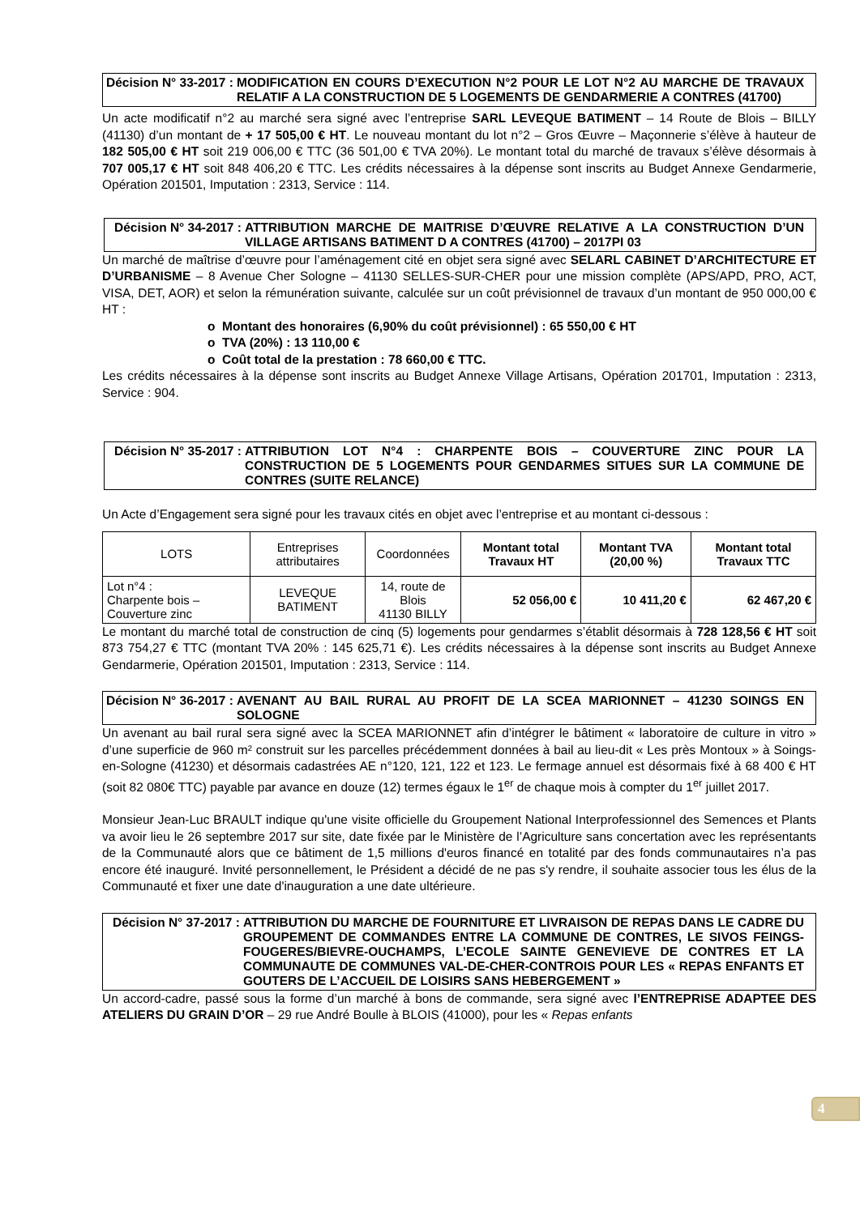Décision N° 33-2017 : MODIFICATION EN COURS D’EXECUTION N°2 POUR LE LOT N°2 AU MARCHE DE TRAVAUX RELATIF A LA CONSTRUCTION DE 5 LOGEMENTS DE GENDARMERIE A CONTRES (41700)
Un acte modificatif n°2 au marché sera signé avec l’entreprise SARL LEVEQUE BATIMENT – 14 Route de Blois – BILLY (41130) d’un montant de + 17 505,00 € HT. Le nouveau montant du lot n°2 – Gros Œuvre – Maçonnerie s’élève à hauteur de 182 505,00 € HT soit 219 006,00 € TTC (36 501,00 € TVA 20%). Le montant total du marché de travaux s’élève désormais à 707 005,17 € HT soit 848 406,20 € TTC. Les crédits nécessaires à la dépense sont inscrits au Budget Annexe Gendarmerie, Opération 201501, Imputation : 2313, Service : 114.
Décision N° 34-2017 : ATTRIBUTION MARCHE DE MAITRISE D’ŒUVRE RELATIVE A LA CONSTRUCTION D’UN VILLAGE ARTISANS BATIMENT D A CONTRES (41700) – 2017PI 03
Un marché de maîtrise d’œuvre pour l’aménagement cité en objet sera signé avec SELARL CABINET D’ARCHITECTURE ET D’URBANISME – 8 Avenue Cher Sologne – 41130 SELLES-SUR-CHER pour une mission complète (APS/APD, PRO, ACT, VISA, DET, AOR) et selon la rémunération suivante, calculée sur un coût prévisionnel de travaux d’un montant de 950 000,00 € HT :
o Montant des honoraires (6,90% du coût prévisionnel) : 65 550,00 € HT
o TVA (20%) : 13 110,00 €
o Coût total de la prestation : 78 660,00 € TTC.
Les crédits nécessaires à la dépense sont inscrits au Budget Annexe Village Artisans, Opération 201701, Imputation : 2313, Service : 904.
Décision N° 35-2017 : ATTRIBUTION LOT N°4 : CHARPENTE BOIS – COUVERTURE ZINC POUR LA CONSTRUCTION DE 5 LOGEMENTS POUR GENDARMES SITUES SUR LA COMMUNE DE CONTRES (SUITE RELANCE)
Un Acte d’Engagement sera signé pour les travaux cités en objet avec l’entreprise et au montant ci-dessous :
| LOTS | Entreprises attributaires | Coordonnées | Montant total Travaux HT | Montant TVA (20,00 %) | Montant total Travaux TTC |
| --- | --- | --- | --- | --- | --- |
| Lot n°4 : Charpente bois – Couverture zinc | LEVEQUE BATIMENT | 14, route de Blois 41130 BILLY | 52 056,00 € | 10 411,20 € | 62 467,20 € |
Le montant du marché total de construction de cinq (5) logements pour gendarmes s’établit désormais à 728 128,56 € HT soit 873 754,27 € TTC (montant TVA 20% : 145 625,71 €). Les crédits nécessaires à la dépense sont inscrits au Budget Annexe Gendarmerie, Opération 201501, Imputation : 2313, Service : 114.
Décision N° 36-2017 : AVENANT AU BAIL RURAL AU PROFIT DE LA SCEA MARIONNET – 41230 SOINGS EN SOLOGNE
Un avenant au bail rural sera signé avec la SCEA MARIONNET afin d’intégrer le bâtiment « laboratoire de culture in vitro » d’une superficie de 960 m² construit sur les parcelles précédemment données à bail au lieu-dit « Les près Montoux » à Soings-en-Sologne (41230) et désormais cadastrées AE n°120, 121, 122 et 123. Le fermage annuel est désormais fixé à 68 400 € HT (soit 82 080€ TTC) payable par avance en douze (12) termes égaux le 1<sup>er</sup> de chaque mois à compter du 1<sup>er</sup> juillet 2017.
Monsieur Jean-Luc BRAULT indique qu'une visite officielle du Groupement National Interprofessionnel des Semences et Plants va avoir lieu le 26 septembre 2017 sur site, date fixée par le Ministère de l’Agriculture sans concertation avec les représentants de la Communauté alors que ce bâtiment de 1,5 millions d'euros financé en totalité par des fonds communautaires n’a pas encore été inauguré. Invité personnellement, le Président a décidé de ne pas s'y rendre, il souhaite associer tous les élus de la Communauté et fixer une date d'inauguration a une date ultérieure.
Décision N° 37-2017 : ATTRIBUTION DU MARCHE DE FOURNITURE ET LIVRAISON DE REPAS DANS LE CADRE DU GROUPEMENT DE COMMANDES ENTRE LA COMMUNE DE CONTRES, LE SIVOS FEINGS-FOUGERES/BIEVRE-OUCHAMPS, L’ECOLE SAINTE GENEVIEVE DE CONTRES ET LA COMMUNAUTE DE COMMUNES VAL-DE-CHER-CONTROIS POUR LES « REPAS ENFANTS ET GOUTERS DE L’ACCUEIL DE LOISIRS SANS HEBERGEMENT »
Un accord-cadre, passé sous la forme d’un marché à bons de commande, sera signé avec l’ENTREPRISE ADAPTEE DES ATELIERS DU GRAIN D’OR – 29 rue André Boulle à BLOIS (41000), pour les « Repas enfants
4